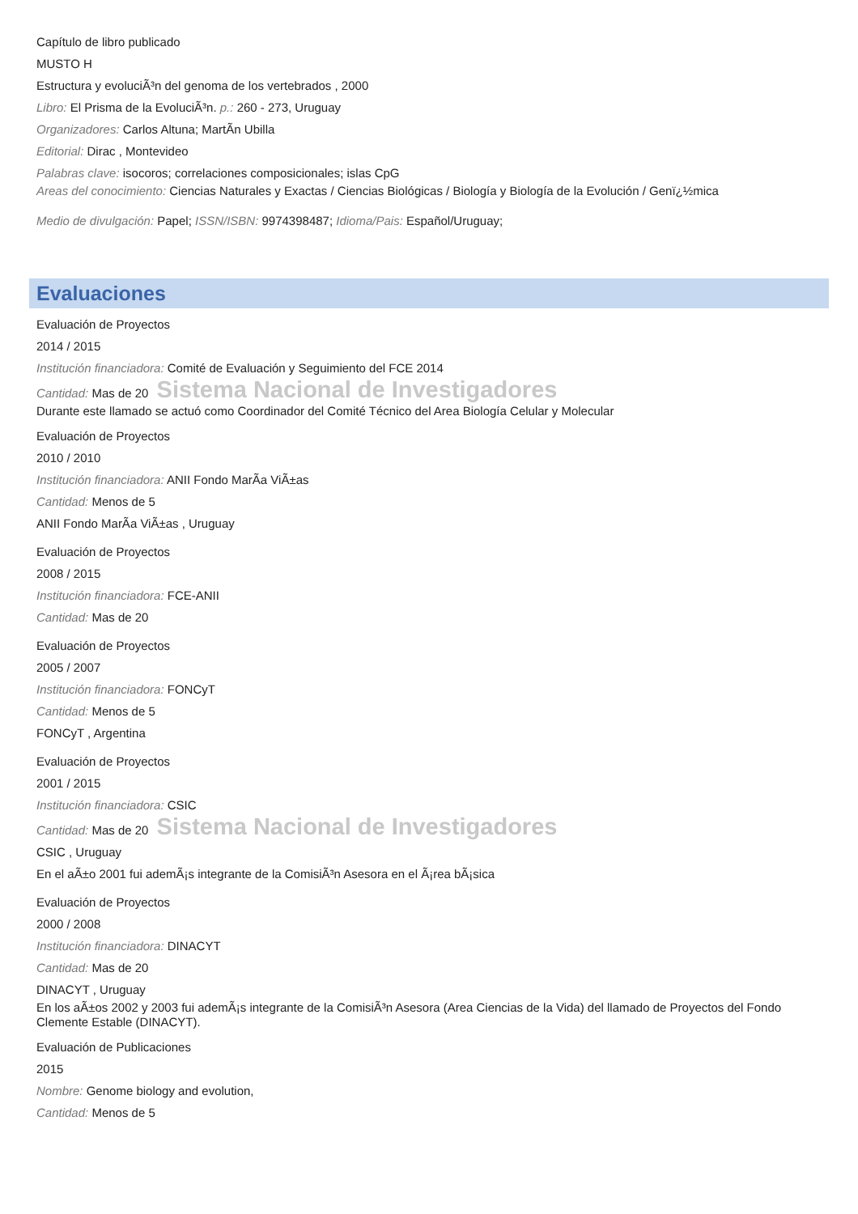Capítulo de libro publicado
MUSTO H
Estructura y evoluciÃ³n del genoma de los vertebrados , 2000
Libro: El Prisma de la EvoluciÃ³n. p.: 260 - 273, Uruguay
Organizadores: Carlos Altuna; MartÃ­n Ubilla
Editorial: Dirac , Montevideo
Palabras clave: isocoros; correlaciones composicionales; islas CpG
Areas del conocimiento: Ciencias Naturales y Exactas / Ciencias Biológicas / Biología y Biología de la Evolución / Genï¿½mica
Medio de divulgación: Papel; ISSN/ISBN: 9974398487; Idioma/Pais: Español/Uruguay;
Evaluaciones
Evaluación de Proyectos
2014 / 2015
Institución financiadora: Comité de Evaluación y Seguimiento del FCE 2014
Cantidad: Mas de 20 Sistema Nacional de Investigadores
Durante este llamado se actuó como Coordinador del Comité Técnico del Area Biología Celular y Molecular
Evaluación de Proyectos
2010 / 2010
Institución financiadora: ANII Fondo MarÃ­a ViÃ±as
Cantidad: Menos de 5
ANII Fondo MarÃ­a ViÃ±as , Uruguay
Evaluación de Proyectos
2008 / 2015
Institución financiadora: FCE-ANII
Cantidad: Mas de 20
Evaluación de Proyectos
2005 / 2007
Institución financiadora: FONCyT
Cantidad: Menos de 5
FONCyT , Argentina
Evaluación de Proyectos
2001 / 2015
Institución financiadora: CSIC
Cantidad: Mas de 20 Sistema Nacional de Investigadores
CSIC , Uruguay
En el aÃ±o 2001 fui ademÃ¡s integrante de la ComisiÃ³n Asesora en el Ã¡rea bÃ¡sica
Evaluación de Proyectos
2000 / 2008
Institución financiadora: DINACYT
Cantidad: Mas de 20
DINACYT , Uruguay
En los aÃ±os 2002 y 2003 fui ademÃ¡s integrante de la ComisiÃ³n Asesora (Area Ciencias de la Vida) del llamado de Proyectos del Fondo Clemente Estable (DINACYT).
Evaluación de Publicaciones
2015
Nombre: Genome biology and evolution,
Cantidad: Menos de 5